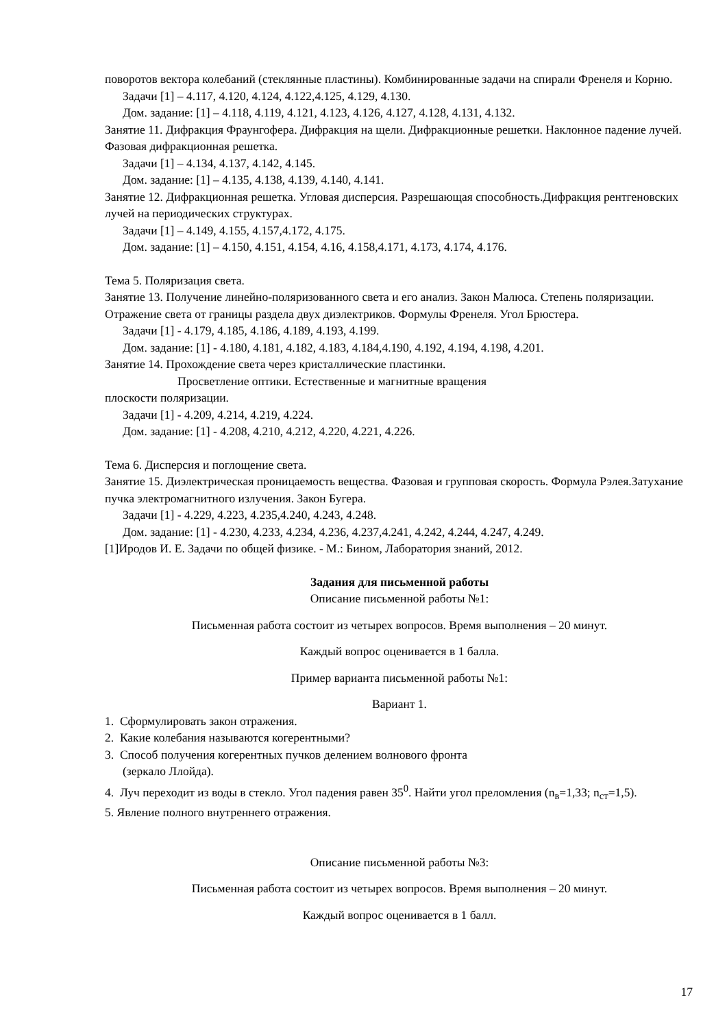поворотов вектора колебаний (стеклянные пластины). Комбинированные задачи на спирали Френеля и Корню.
Задачи [1] – 4.117, 4.120, 4.124, 4.122,4.125, 4.129, 4.130.
Дом. задание: [1] – 4.118, 4.119, 4.121, 4.123, 4.126, 4.127, 4.128, 4.131, 4.132.
Занятие 11. Дифракция Фраунгофера. Дифракция на щели. Дифракционные решетки. Наклонное падение лучей. Фазовая дифракционная решетка.
Задачи [1] – 4.134, 4.137, 4.142, 4.145.
Дом. задание: [1] – 4.135, 4.138, 4.139, 4.140, 4.141.
Занятие 12. Дифракционная решетка. Угловая дисперсия. Разрешающая способность.Дифракция рентгеновских лучей на периодических структурах.
Задачи [1] – 4.149, 4.155, 4.157,4.172, 4.175.
Дом. задание: [1] – 4.150, 4.151, 4.154, 4.16, 4.158,4.171, 4.173, 4.174, 4.176.
Тема 5. Поляризация света.
Занятие 13. Получение линейно-поляризованного света и его анализ. Закон Малюса. Степень поляризации. Отражение света от границы раздела двух диэлектриков. Формулы Френеля. Угол Брюстера.
Задачи [1] - 4.179, 4.185, 4.186, 4.189, 4.193, 4.199.
Дом. задание: [1] - 4.180, 4.181, 4.182, 4.183, 4.184,4.190, 4.192, 4.194, 4.198, 4.201.
Занятие 14. Прохождение света через кристаллические пластинки.
Просветление оптики. Естественные и магнитные вращения
плоскости поляризации.
Задачи [1] - 4.209, 4.214, 4.219, 4.224.
Дом. задание: [1] - 4.208, 4.210, 4.212, 4.220, 4.221, 4.226.
Тема 6. Дисперсия и поглощение света.
Занятие 15. Диэлектрическая проницаемость вещества. Фазовая и групповая скорость. Формула Рэлея.Затухание пучка электромагнитного излучения. Закон Бугера.
Задачи [1] - 4.229, 4.223, 4.235,4.240, 4.243, 4.248.
Дом. задание: [1] - 4.230, 4.233, 4.234, 4.236, 4.237,4.241, 4.242, 4.244, 4.247, 4.249.
[1]Иродов И. Е. Задачи по общей физике. - М.: Бином, Лаборатория знаний, 2012.
Задания для письменной работы
Описание письменной работы №1:
Письменная работа состоит из четырех вопросов. Время выполнения – 20 минут.
Каждый вопрос оценивается в 1 балла.
Пример варианта письменной работы №1:
Вариант 1.
1. Сформулировать закон отражения.
2. Какие колебания называются когерентными?
3. Способ получения когерентных пучков делением волнового фронта
(зеркало Ллойда).
4. Луч переходит из воды в стекло. Угол падения равен 35<sup>0</sup>. Найти угол преломления (n<sub>в</sub>=1,33; n<sub>ст</sub>=1,5).
5. Явление полного внутреннего отражения.
Описание письменной работы №3:
Письменная работа состоит из четырех вопросов. Время выполнения – 20 минут.
Каждый вопрос оценивается в 1 балл.
17